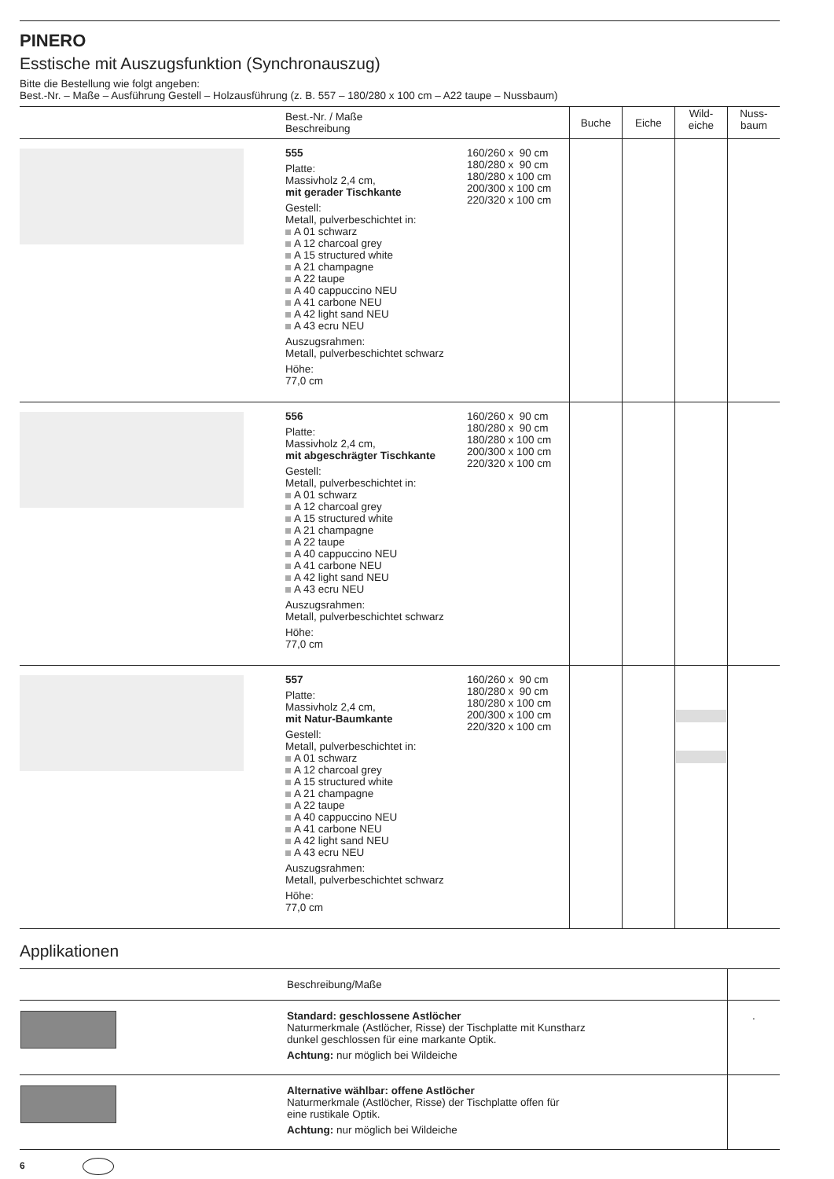PINERO
Esstische mit Auszugsfunktion (Synchronauszug)
Bitte die Bestellung wie folgt angeben:
Best.-Nr. – Maße – Ausführung Gestell – Holzausführung (z. B. 557 – 180/280 x 100 cm – A22 taupe – Nussbaum)
| | Best.-Nr. / Maße Beschreibung | | Buche | Eiche | Wild- eiche | Nuss- baum |
| --- | --- | --- | --- | --- | --- | --- |
| | 555 Platte: Massivholz 2,4 cm, mit gerader Tischkante Gestell: Metall, pulverbeschichtet in: A 01 schwarz A 12 charcoal grey A 15 structured white A 21 champagne A 22 taupe A 40 cappuccino NEU A 41 carbone NEU A 42 light sand NEU A 43 ecru NEU Auszugsrahmen: Metall, pulverbeschichtet schwarz Höhe: 77,0 cm | 160/260 x 90 cm 180/280 x 90 cm 180/280 x 100 cm 200/300 x 100 cm 220/320 x 100 cm | | | | |
| | 556 Platte: Massivholz 2,4 cm, mit abgeschrägter Tischkante Gestell: Metall, pulverbeschichtet in: A 01 schwarz A 12 charcoal grey A 15 structured white A 21 champagne A 22 taupe A 40 cappuccino NEU A 41 carbone NEU A 42 light sand NEU A 43 ecru NEU Auszugsrahmen: Metall, pulverbeschichtet schwarz Höhe: 77,0 cm | 160/260 x 90 cm 180/280 x 90 cm 180/280 x 100 cm 200/300 x 100 cm 220/320 x 100 cm | | | | |
| | 557 Platte: Massivholz 2,4 cm, mit Natur-Baumkante Gestell: Metall, pulverbeschichtet in: A 01 schwarz A 12 charcoal grey A 15 structured white A 21 champagne A 22 taupe A 40 cappuccino NEU A 41 carbone NEU A 42 light sand NEU A 43 ecru NEU Auszugsrahmen: Metall, pulverbeschichtet schwarz Höhe: 77,0 cm | 160/260 x 90 cm 180/280 x 90 cm 180/280 x 100 cm 200/300 x 100 cm 220/320 x 100 cm | | | | |
Applikationen
| | Beschreibung/Maße | |
| | Standard: geschlossene Astlöcher Naturmerkmale (Astlöcher, Risse) der Tischplatte mit Kunstharz dunkel geschlossen für eine markante Optik. Achtung: nur möglich bei Wildeiche | . |
| | Alternative wählbar: offene Astlöcher Naturmerkmale (Astlöcher, Risse) der Tischplatte offen für eine rustikale Optik. Achtung: nur möglich bei Wildeiche | |
6